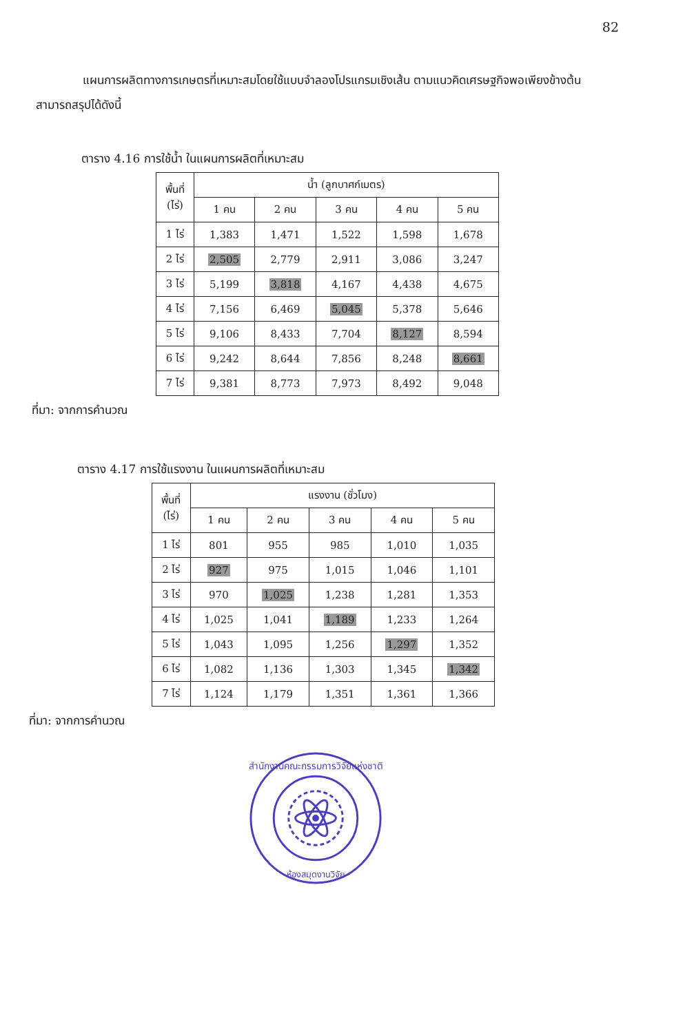82
แผนการผลิตทางการเกษตรที่เหมาะสมโดยใช้แบบจำลองโปรแกรมเชิงเส้น ตามแนวคิดเศรษฐกิจพอเพียงข้างต้น สามารถสรุปได้ดังนี้
ตาราง 4.16 การใช้น้ำ ในแผนการผลิตที่เหมาะสม
| พื้นที่ (ไร่) | น้ำ (ลูกบาศก์เมตร) | | | | |
| --- | --- | --- | --- | --- | --- |
| | 1 คน | 2 คน | 3 คน | 4 คน | 5 คน |
| 1 ไร่ | 1,383 | 1,471 | 1,522 | 1,598 | 1,678 |
| 2 ไร่ | 2,505 | 2,779 | 2,911 | 3,086 | 3,247 |
| 3 ไร่ | 5,199 | 3,818 | 4,167 | 4,438 | 4,675 |
| 4 ไร่ | 7,156 | 6,469 | 5,045 | 5,378 | 5,646 |
| 5 ไร่ | 9,106 | 8,433 | 7,704 | 8,127 | 8,594 |
| 6 ไร่ | 9,242 | 8,644 | 7,856 | 8,248 | 8,661 |
| 7 ไร่ | 9,381 | 8,773 | 7,973 | 8,492 | 9,048 |
ที่มา: จากการคำนวณ
ตาราง 4.17 การใช้แรงงาน ในแผนการผลิตที่เหมาะสม
| พื้นที่ (ไร่) | แรงงาน (ชั่วโมง) | | | | |
| --- | --- | --- | --- | --- | --- |
| | 1 คน | 2 คน | 3 คน | 4 คน | 5 คน |
| 1 ไร่ | 801 | 955 | 985 | 1,010 | 1,035 |
| 2 ไร่ | 927 | 975 | 1,015 | 1,046 | 1,101 |
| 3 ไร่ | 970 | 1,025 | 1,238 | 1,281 | 1,353 |
| 4 ไร่ | 1,025 | 1,041 | 1,189 | 1,233 | 1,264 |
| 5 ไร่ | 1,043 | 1,095 | 1,256 | 1,297 | 1,352 |
| 6 ไร่ | 1,082 | 1,136 | 1,303 | 1,345 | 1,342 |
| 7 ไร่ | 1,124 | 1,179 | 1,351 | 1,361 | 1,366 |
ที่มา: จากการคำนวณ
สำนักงานคณะกรรมการวิจัยแห่งชาติ
ห้องสมุดงานวิจัย